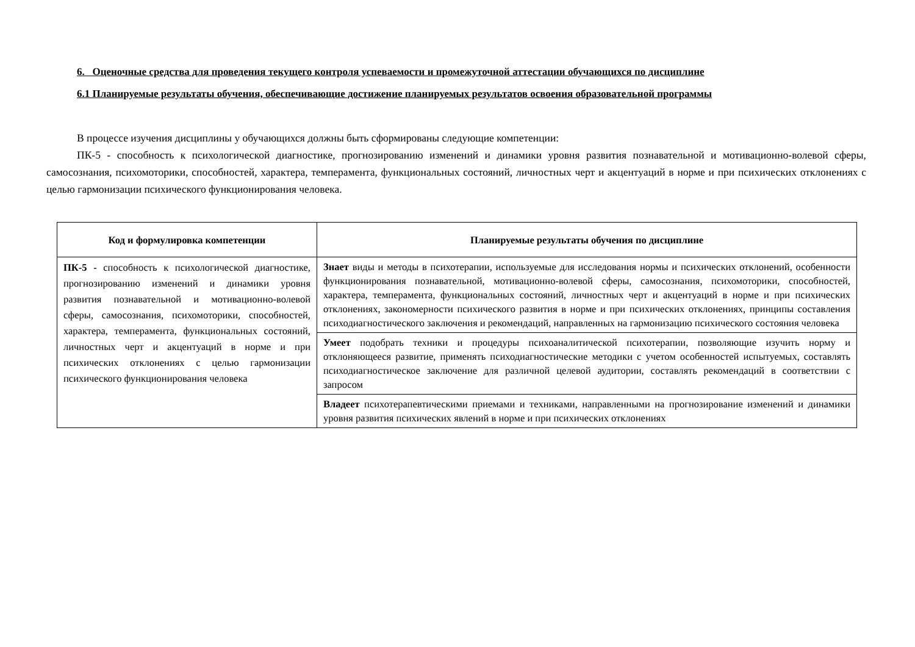6. Оценочные средства для проведения текущего контроля успеваемости и промежуточной аттестации обучающихся по дисциплине
6.1 Планируемые результаты обучения, обеспечивающие достижение планируемых результатов освоения образовательной программы
В процессе изучения дисциплины у обучающихся должны быть сформированы следующие компетенции:
ПК-5 - способность к психологической диагностике, прогнозированию изменений и динамики уровня развития познавательной и мотивационно-волевой сферы, самосознания, психомоторики, способностей, характера, темперамента, функциональных состояний, личностных черт и акцентуаций в норме и при психических отклонениях с целью гармонизации психического функционирования человека.
| Код и формулировка компетенции | Планируемые результаты обучения по дисциплине |
| --- | --- |
| ПК-5 - способность к психологической диагностике, прогнозированию изменений и динамики уровня развития познавательной и мотивационно-волевой сферы, самосознания, психомоторики, способностей, характера, темперамента, функциональных состояний, личностных черт и акцентуаций в норме и при психических отклонениях с целью гармонизации психического функционирования человека | Знает виды и методы в психотерапии, используемые для исследования нормы и психических отклонений, особенности функционирования познавательной, мотивационно-волевой сферы, самосознания, психомоторики, способностей, характера, темперамента, функциональных состояний, личностных черт и акцентуаций в норме и при психических отклонениях, закономерности психического развития в норме и при психических отклонениях, принципы составления психодиагностического заключения и рекомендаций, направленных на гармонизацию психического состояния человека |
| | Умеет подобрать техники и процедуры психоаналитической психотерапии, позволяющие изучить норму и отклоняющееся развитие, применять психодиагностические методики с учетом особенностей испытуемых, составлять психодиагностическое заключение для различной целевой аудитории, составлять рекомендаций в соответствии с запросом |
| | Владеет психотерапевтическими приемами и техниками, направленными на прогнозирование изменений и динамики уровня развития психических явлений в норме и при психических отклонениях |